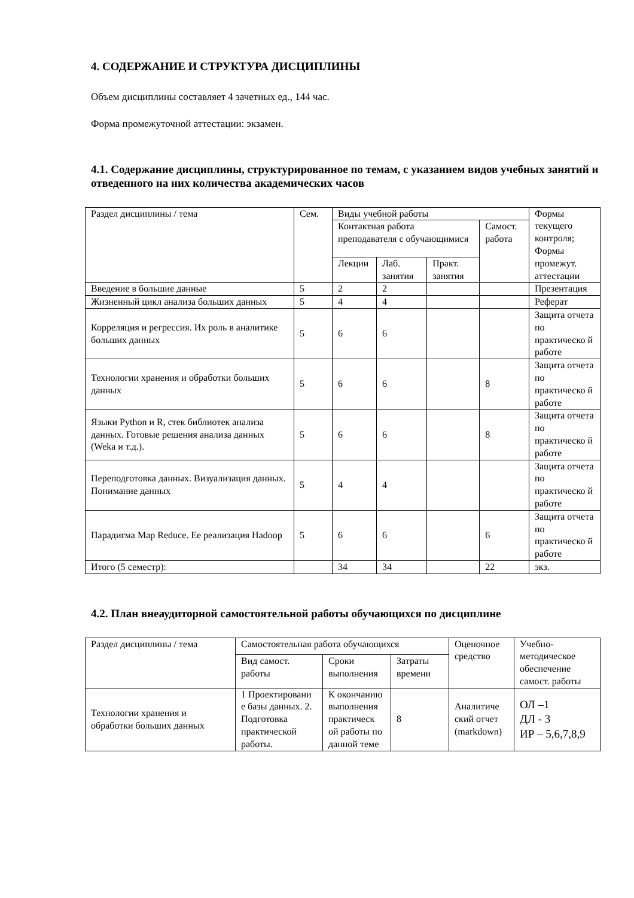4. СОДЕРЖАНИЕ И СТРУКТУРА ДИСЦИПЛИНЫ
Объем дисциплины составляет 4 зачетных ед., 144 час.
Форма промежуточной аттестации: экзамен.
4.1. Содержание дисциплины, структурированное по темам, с указанием видов учебных занятий и отведенного на них количества академических часов
| Раздел дисциплины / тема | Сем. | Виды учебной работы | | | | Формы текущего контроля; Формы промежут. аттестации |
| | | Контактная работа преподавателя с обучающимися | | | Самост. работа | |
| | | Лекции | Лаб. занятия | Практ. занятия | | |
| Введение в большие данные | 5 | 2 | 2 | | | Презентация |
| Жизненный цикл анализа больших данных | 5 | 4 | 4 | | | Реферат |
| Корреляция и регрессия. Их роль в аналитике больших данных | 5 | 6 | 6 | | | Защита отчета по практическо й работе |
| Технологии хранения и обработки больших данных | 5 | 6 | 6 | | 8 | Защита отчета по практическо й работе |
| Языки Python и R, стек библиотек анализа данных. Готовые решения анализа данных (Weka и т.д.). | 5 | 6 | 6 | | 8 | Защита отчета по практическо й работе |
| Переподготовка данных. Визуализация данных. Понимание данных | 5 | 4 | 4 | | | Защита отчета по практическо й работе |
| Парадигма Map Reduce. Ее реализация Hadoop | 5 | 6 | 6 | | 6 | Защита отчета по практическо й работе |
| Итого (5 семестр): | | 34 | 34 | | 22 | экз. |
4.2. План внеаудиторной самостоятельной работы обучающихся по дисциплине
| Раздел дисциплины / тема | Самостоятельная работа обучающихся | | | Оценочное средство | Учебно-методическое обеспечение самост. работы |
| | Вид самост. работы | Сроки выполнения | Затраты времени | | |
| Технологии хранения и обработки больших данных | 1 Проектировани е базы данных. 2. Подготовка практической работы. | К окончанию выполнения практическ ой работы по данной теме | 8 | Аналитиче ский отчет (markdown) | ОЛ –1 ДЛ - 3 ИР – 5,6,7,8,9 |